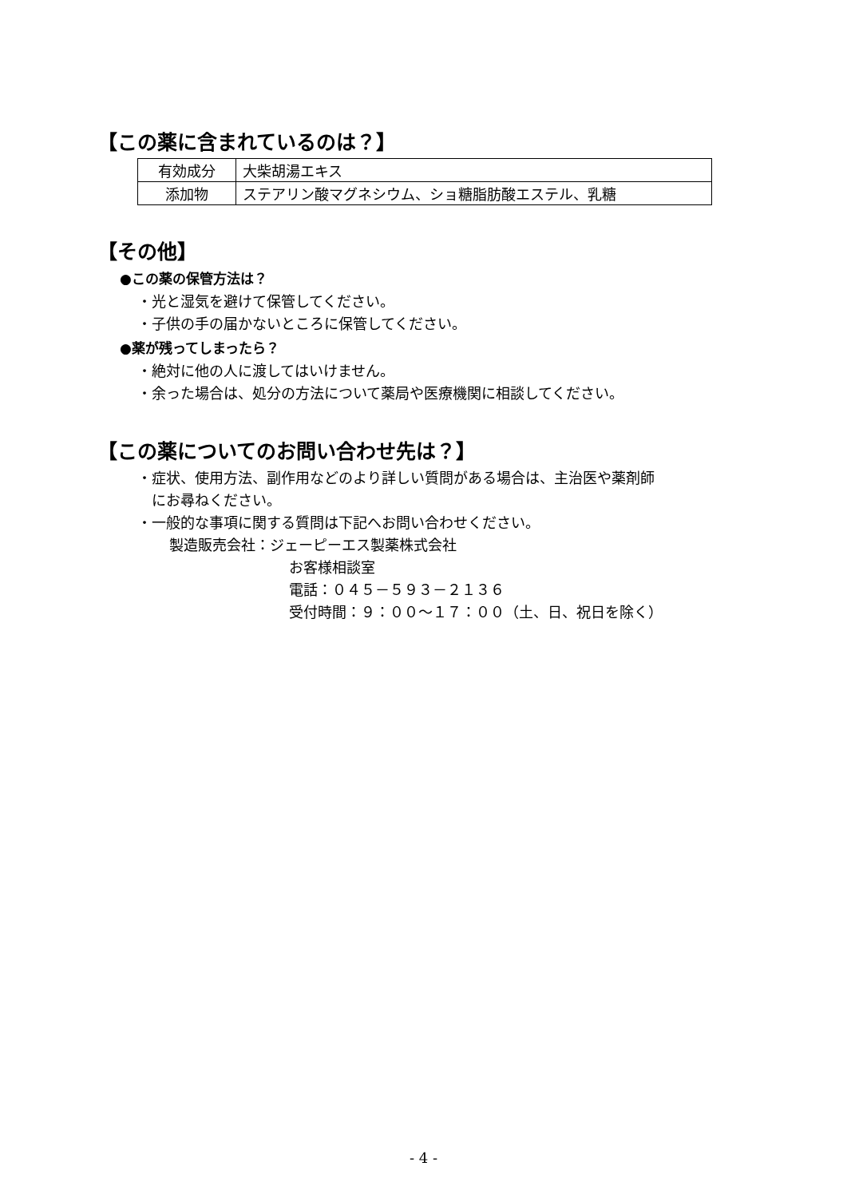【この薬に含まれているのは？】
| 有効成分 | 大柴胡湯エキス |
| 添加物 | ステアリン酸マグネシウム、ショ糖脂肪酸エステル、乳糖 |
【その他】
●この薬の保管方法は？
・光と湿気を避けて保管してください。
・子供の手の届かないところに保管してください。
●薬が残ってしまったら？
・絶対に他の人に渡してはいけません。
・余った場合は、処分の方法について薬局や医療機関に相談してください。
【この薬についてのお問い合わせ先は？】
・症状、使用方法、副作用などのより詳しい質問がある場合は、主治医や薬剤師
にお尋ねください。
・一般的な事項に関する質問は下記へお問い合わせください。
製造販売会社：ジェーピーエス製薬株式会社
お客様相談室
電話：０４５－５９３－２１３６
受付時間：９：００～１７：００（土、日、祝日を除く）
- 4 -